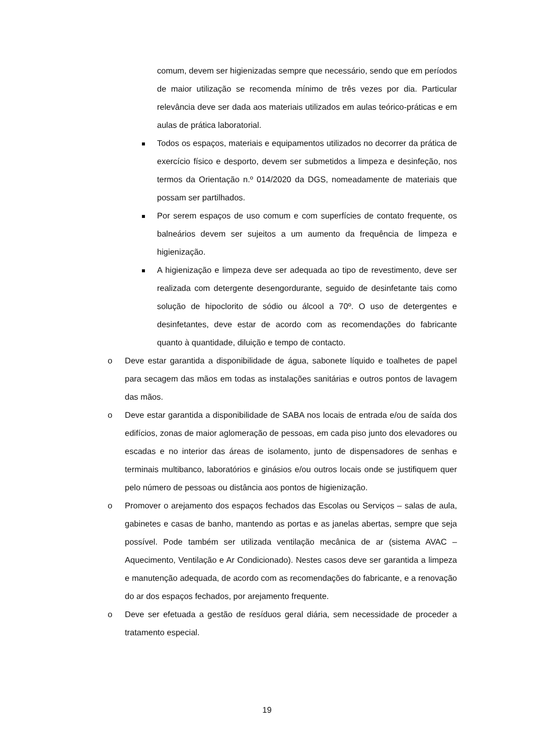comum, devem ser higienizadas sempre que necessário, sendo que em períodos de maior utilização se recomenda mínimo de três vezes por dia. Particular relevância deve ser dada aos materiais utilizados em aulas teórico-práticas e em aulas de prática laboratorial.
Todos os espaços, materiais e equipamentos utilizados no decorrer da prática de exercício físico e desporto, devem ser submetidos a limpeza e desinfeção, nos termos da Orientação n.º 014/2020 da DGS, nomeadamente de materiais que possam ser partilhados.
Por serem espaços de uso comum e com superfícies de contato frequente, os balneários devem ser sujeitos a um aumento da frequência de limpeza e higienização.
A higienização e limpeza deve ser adequada ao tipo de revestimento, deve ser realizada com detergente desengordurante, seguido de desinfetante tais como solução de hipoclorito de sódio ou álcool a 70º. O uso de detergentes e desinfetantes, deve estar de acordo com as recomendações do fabricante quanto à quantidade, diluição e tempo de contacto.
o Deve estar garantida a disponibilidade de água, sabonete líquido e toalhetes de papel para secagem das mãos em todas as instalações sanitárias e outros pontos de lavagem das mãos.
o Deve estar garantida a disponibilidade de SABA nos locais de entrada e/ou de saída dos edifícios, zonas de maior aglomeração de pessoas, em cada piso junto dos elevadores ou escadas e no interior das áreas de isolamento, junto de dispensadores de senhas e terminais multibanco, laboratórios e ginásios e/ou outros locais onde se justifiquem quer pelo número de pessoas ou distância aos pontos de higienização.
o Promover o arejamento dos espaços fechados das Escolas ou Serviços – salas de aula, gabinetes e casas de banho, mantendo as portas e as janelas abertas, sempre que seja possível. Pode também ser utilizada ventilação mecânica de ar (sistema AVAC – Aquecimento, Ventilação e Ar Condicionado). Nestes casos deve ser garantida a limpeza e manutenção adequada, de acordo com as recomendações do fabricante, e a renovação do ar dos espaços fechados, por arejamento frequente.
o Deve ser efetuada a gestão de resíduos geral diária, sem necessidade de proceder a tratamento especial.
19